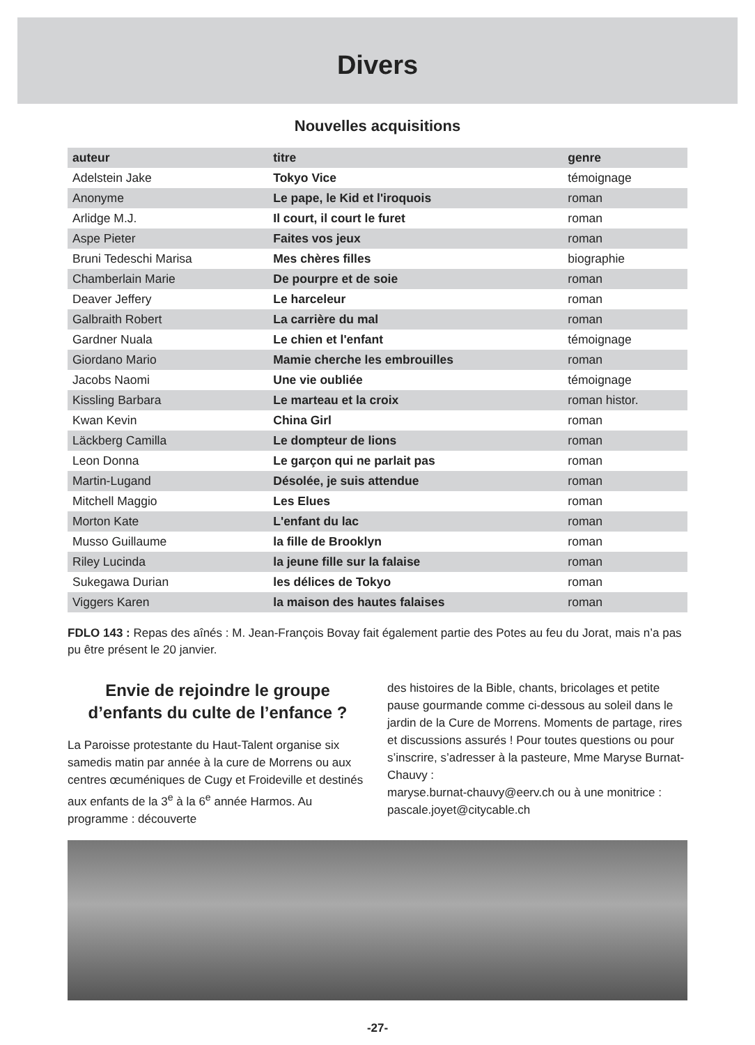Divers
Nouvelles acquisitions
| auteur | titre | genre |
| --- | --- | --- |
| Adelstein Jake | Tokyo Vice | témoignage |
| Anonyme | Le pape, le Kid et l'iroquois | roman |
| Arlidge M.J. | Il court, il court le furet | roman |
| Aspe Pieter | Faites vos jeux | roman |
| Bruni Tedeschi Marisa | Mes chères filles | biographie |
| Chamberlain Marie | De pourpre et de soie | roman |
| Deaver Jeffery | Le harceleur | roman |
| Galbraith Robert | La carrière du mal | roman |
| Gardner Nuala | Le chien et l'enfant | témoignage |
| Giordano Mario | Mamie cherche les embrouilles | roman |
| Jacobs Naomi | Une vie oubliée | témoignage |
| Kissling Barbara | Le marteau et la croix | roman histor. |
| Kwan Kevin | China Girl | roman |
| Läckberg Camilla | Le dompteur de lions | roman |
| Leon Donna | Le garçon qui ne parlait pas | roman |
| Martin-Lugand | Désolée, je suis attendue | roman |
| Mitchell Maggio | Les Elues | roman |
| Morton Kate | L'enfant du lac | roman |
| Musso Guillaume | la fille de Brooklyn | roman |
| Riley Lucinda | la jeune fille sur la falaise | roman |
| Sukegawa Durian | les délices de Tokyo | roman |
| Viggers Karen | la maison des hautes falaises | roman |
FDLO 143 : Repas des aînés : M. Jean-François Bovay fait également partie des Potes au feu du Jorat, mais n’a pas pu être présent le 20 janvier.
Envie de rejoindre le groupe d’enfants du culte de l’enfance ?
La Paroisse protestante du Haut-Talent organise six samedis matin par année à la cure de Morrens ou aux centres œcuméniques de Cugy et Froideville et destinés aux enfants de la 3<sup>e</sup> à la 6<sup>e</sup> année Harmos. Au programme : découverte
des histoires de la Bible, chants, bricolages et petite pause gourmande comme ci-dessous au soleil dans le jardin de la Cure de Morrens. Moments de partage, rires et discussions assurés ! Pour toutes questions ou pour s’inscrire, s’adresser à la pasteure, Mme Maryse Burnat-Chauvy :
maryse.burnat-chauvy@eerv.ch ou à une monitrice :
pascale.joyet@citycable.ch
-27-